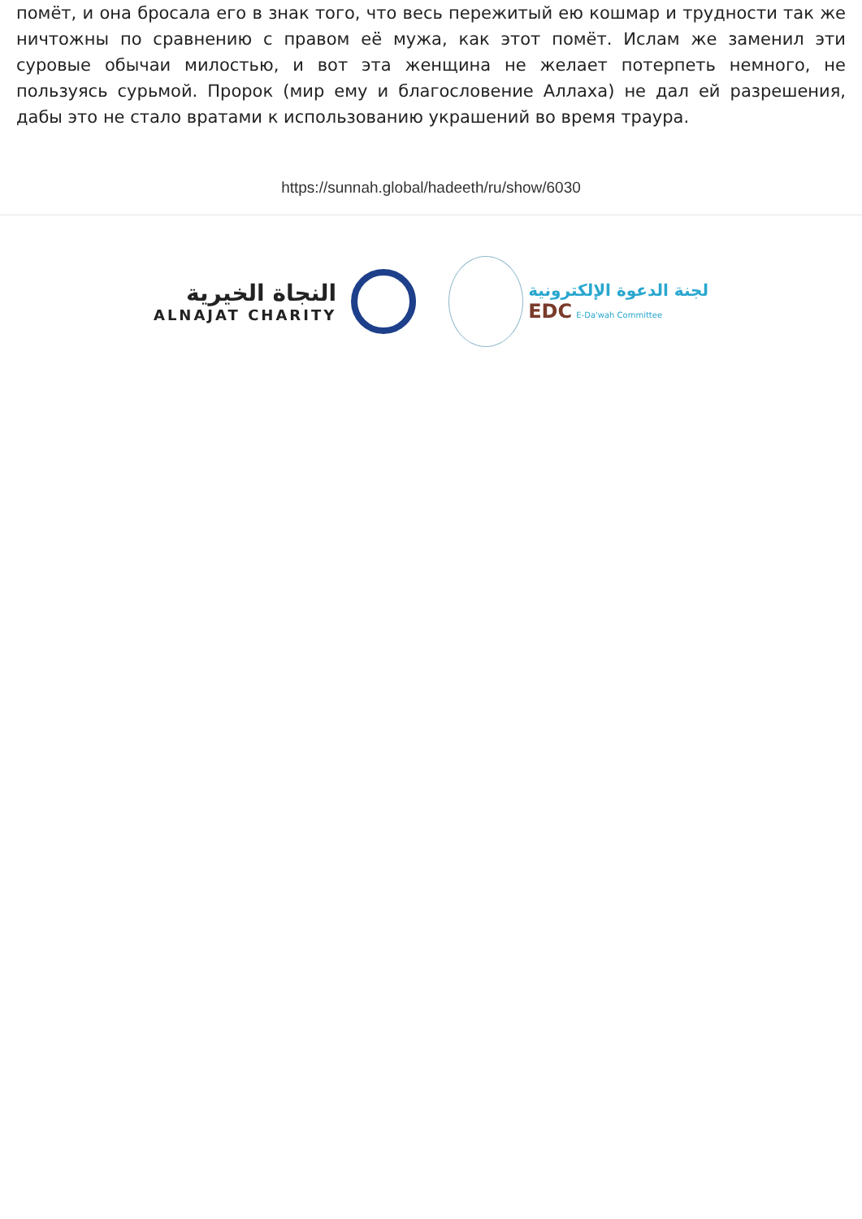помёт, и она бросала его в знак того, что весь пережитый ею кошмар и трудности так же ничтожны по сравнению с правом её мужа, как этот помёт. Ислам же заменил эти суровые обычаи милостью, и вот эта женщина не желает потерпеть немного, не пользуясь сурьмой. Пророк (мир ему и благословение Аллаха) не дал ей разрешения, дабы это не стало вратами к использованию украшений во время траура.
https://sunnah.global/hadeeth/ru/show/6030
النجاة الخيرية
ALNAJAT CHARITY
لجنة الدعوة الإلكترونية
EDC E-Da'wah Committee